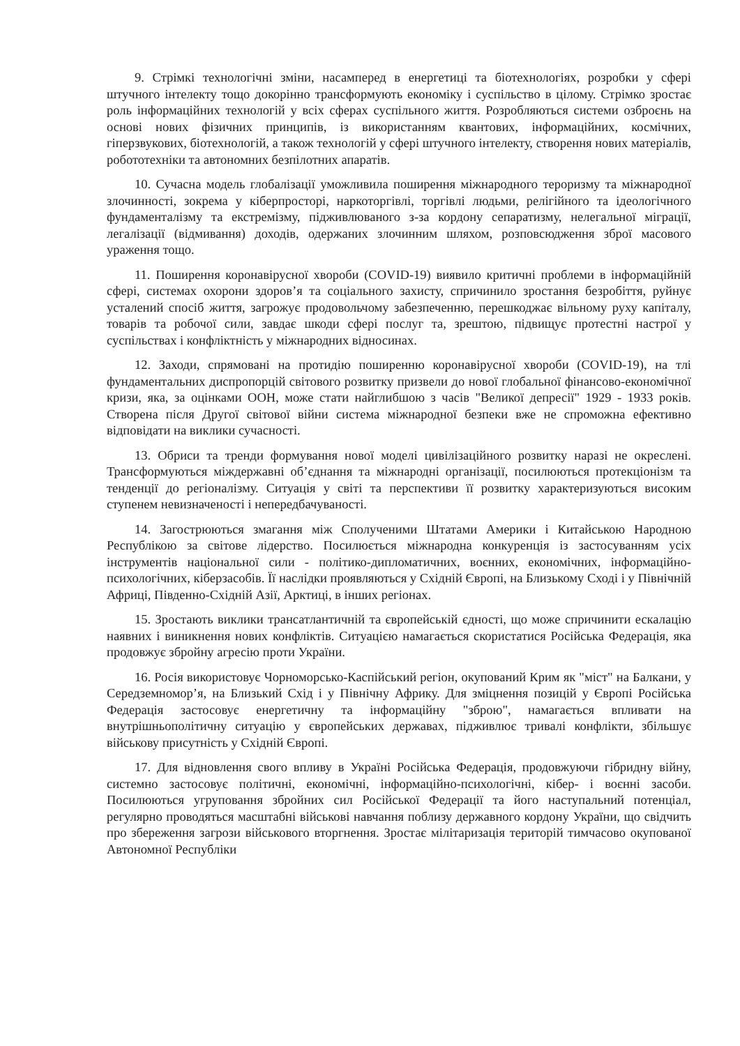9. Стрімкі технологічні зміни, насамперед в енергетиці та біотехнологіях, розробки у сфері штучного інтелекту тощо докорінно трансформують економіку і суспільство в цілому. Стрімко зростає роль інформаційних технологій у всіх сферах суспільного життя. Розробляються системи озброєнь на основі нових фізичних принципів, із використанням квантових, інформаційних, космічних, гіперзвукових, біотехнологій, а також технологій у сфері штучного інтелекту, створення нових матеріалів, робототехніки та автономних безпілотних апаратів.
10. Сучасна модель глобалізації уможливила поширення міжнародного тероризму та міжнародної злочинності, зокрема у кіберпросторі, наркоторгівлі, торгівлі людьми, релігійного та ідеологічного фундаменталізму та екстремізму, підживлюваного з-за кордону сепаратизму, нелегальної міграції, легалізації (відмивання) доходів, одержаних злочинним шляхом, розповсюдження зброї масового ураження тощо.
11. Поширення коронавірусної хвороби (COVID-19) виявило критичні проблеми в інформаційній сфері, системах охорони здоров’я та соціального захисту, спричинило зростання безробіття, руйнує усталений спосіб життя, загрожує продовольчому забезпеченню, перешкоджає вільному руху капіталу, товарів та робочої сили, завдає шкоди сфері послуг та, зрештою, підвищує протестні настрої у суспільствах і конфліктність у міжнародних відносинах.
12. Заходи, спрямовані на протидію поширенню коронавірусної хвороби (COVID-19), на тлі фундаментальних диспропорцій світового розвитку призвели до нової глобальної фінансово-економічної кризи, яка, за оцінками ООН, може стати найглибшою з часів "Великої депресії" 1929 - 1933 років. Створена після Другої світової війни система міжнародної безпеки вже не спроможна ефективно відповідати на виклики сучасності.
13. Обриси та тренди формування нової моделі цивілізаційного розвитку наразі не окреслені. Трансформуються міждержавні об’єднання та міжнародні організації, посилюються протекціонізм та тенденції до регіоналізму. Ситуація у світі та перспективи її розвитку характеризуються високим ступенем невизначеності і непередбачуваності.
14. Загострюються змагання між Сполученими Штатами Америки і Китайською Народною Республікою за світове лідерство. Посилюється міжнародна конкуренція із застосуванням усіх інструментів національної сили - політико-дипломатичних, воєнних, економічних, інформаційно-психологічних, кіберзасобів. Її наслідки проявляються у Східній Європі, на Близькому Сході і у Північній Африці, Південно-Східній Азії, Арктиці, в інших регіонах.
15. Зростають виклики трансатлантичній та європейській єдності, що може спричинити ескалацію наявних і виникнення нових конфліктів. Ситуацією намагається скористатися Російська Федерація, яка продовжує збройну агресію проти України.
16. Росія використовує Чорноморсько-Каспійський регіон, окупований Крим як "міст" на Балкани, у Середземномор’я, на Близький Схід і у Північну Африку. Для зміцнення позицій у Європі Російська Федерація застосовує енергетичну та інформаційну "зброю", намагається впливати на внутрішньополітичну ситуацію у європейських державах, підживлює тривалі конфлікти, збільшує військову присутність у Східній Європі.
17. Для відновлення свого впливу в Україні Російська Федерація, продовжуючи гібридну війну, системно застосовує політичні, економічні, інформаційно-психологічні, кібер- і воєнні засоби. Посилюються угруповання збройних сил Російської Федерації та його наступальний потенціал, регулярно проводяться масштабні військові навчання поблизу державного кордону України, що свідчить про збереження загрози військового вторгнення. Зростає мілітаризація територій тимчасово окупованої Автономної Республіки